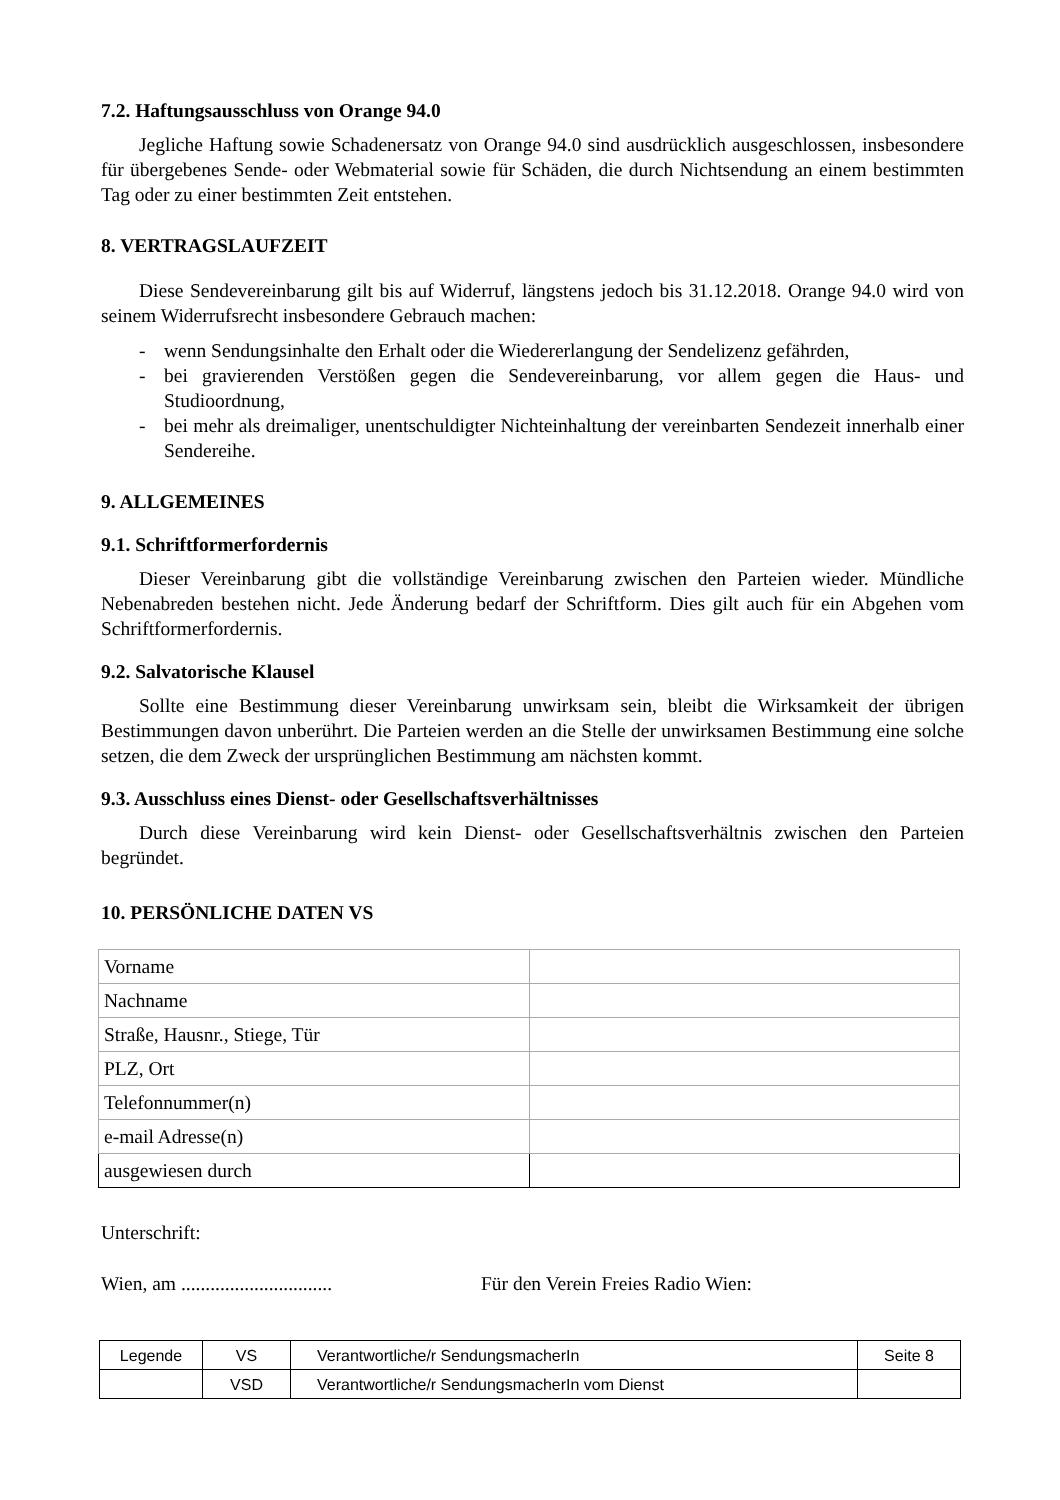7.2. Haftungsausschluss von Orange 94.0
Jegliche Haftung sowie Schadenersatz von Orange 94.0 sind ausdrücklich ausgeschlossen, insbesondere für übergebenes Sende- oder Webmaterial sowie für Schäden, die durch Nichtsendung an einem bestimmten Tag oder zu einer bestimmten Zeit entstehen.
8. VERTRAGSLAUFZEIT
Diese Sendevereinbarung gilt bis auf Widerruf, längstens jedoch bis 31.12.2018. Orange 94.0 wird von seinem Widerrufsrecht insbesondere Gebrauch machen:
- wenn Sendungsinhalte den Erhalt oder die Wiedererlangung der Sendelizenz gefährden,
- bei gravierenden Verstößen gegen die Sendevereinbarung, vor allem gegen die Haus- und Studioordnung,
- bei mehr als dreimaliger, unentschuldigter Nichteinhaltung der vereinbarten Sendezeit innerhalb einer Sendereihe.
9. ALLGEMEINES
9.1. Schriftformerfordernis
Dieser Vereinbarung gibt die vollständige Vereinbarung zwischen den Parteien wieder. Mündliche Nebenabreden bestehen nicht. Jede Änderung bedarf der Schriftform. Dies gilt auch für ein Abgehen vom Schriftformerfordernis.
9.2. Salvatorische Klausel
Sollte eine Bestimmung dieser Vereinbarung unwirksam sein, bleibt die Wirksamkeit der übrigen Bestimmungen davon unberührt. Die Parteien werden an die Stelle der unwirksamen Bestimmung eine solche setzen, die dem Zweck der ursprünglichen Bestimmung am nächsten kommt.
9.3. Ausschluss eines Dienst- oder Gesellschaftsverhältnisses
Durch diese Vereinbarung wird kein Dienst- oder Gesellschaftsverhältnis zwischen den Parteien begründet.
10. PERSÖNLICHE DATEN VS
| Vorname | |
| Nachname | |
| Straße, Hausnr., Stiege, Tür | |
| PLZ, Ort | |
| Telefonnummer(n) | |
| e-mail Adresse(n) | |
| ausgewiesen durch | |
Unterschrift:
Wien, am ............................... Für den Verein Freies Radio Wien:
| Legende | VS | Verantwortliche/r SendungsmacherIn | Seite 8 |
| | VSD | Verantwortliche/r SendungsmacherIn vom Dienst | |